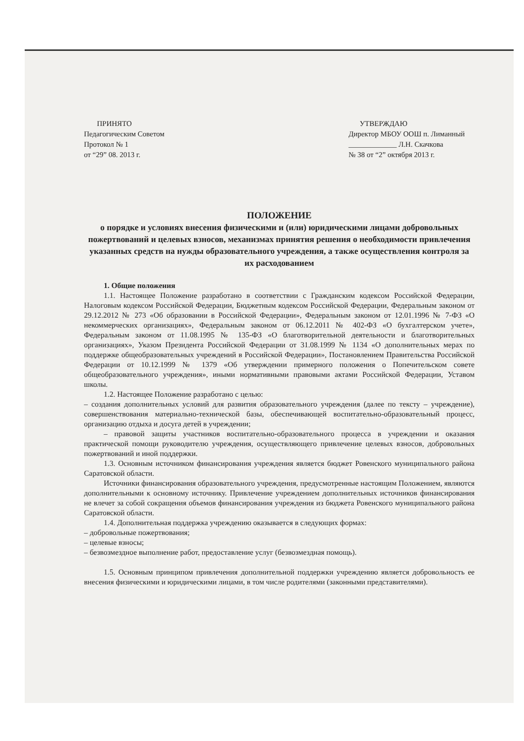ПРИНЯТО
Педагогическим Советом
Протокол № 1
от “29” 08. 2013 г.
УТВЕРЖДАЮ
Директор МБОУ ООШ п. Лиманный
_____________ Л.Н. Скачкова
№ 38 от “2” октября 2013 г.
ПОЛОЖЕНИЕ
о порядке и условиях внесения физическими и (или) юридическими лицами добровольных пожертвований и целевых взносов, механизмах принятия решения о необходимости привлечения указанных средств на нужды образовательного учреждения, а также осуществления контроля за их расходованием
1. Общие положения
1.1. Настоящее Положение разработано в соответствии с Гражданским кодексом Российской Федерации, Налоговым кодексом Российской Федерации, Бюджетным кодексом Российской Федерации, Федеральным законом от 29.12.2012 № 273 «Об образовании в Российской Федерации», Федеральным законом от 12.01.1996 № 7-ФЗ «О некоммерческих организациях», Федеральным законом от 06.12.2011 № 402-ФЗ «О бухгалтерском учете», Федеральным законом от 11.08.1995 № 135-ФЗ «О благотворительной деятельности и благотворительных организациях», Указом Президента Российской Федерации от 31.08.1999 № 1134 «О дополнительных мерах по поддержке общеобразовательных учреждений в Российской Федерации», Постановлением Правительства Российской Федерации от 10.12.1999 № 1379 «Об утверждении примерного положения о Попечительском совете общеобразовательного учреждения», иными нормативными правовыми актами Российской Федерации, Уставом школы.
1.2. Настоящее Положение разработано с целью:
– создания дополнительных условий для развития образовательного учреждения (далее по тексту – учреждение), совершенствования материально-технической базы, обеспечивающей воспитательно-образовательный процесс, организацию отдыха и досуга детей в учреждении;
– правовой защиты участников воспитательно-образовательного процесса в учреждении и оказания практической помощи руководителю учреждения, осуществляющего привлечение целевых взносов, добровольных пожертвований и иной поддержки.
1.3. Основным источником финансирования учреждения является бюджет Ровенского муниципального района Саратовской области.
Источники финансирования образовательного учреждения, предусмотренные настоящим Положением, являются дополнительными к основному источнику. Привлечение учреждением дополнительных источников финансирования не влечет за собой сокращения объемов финансирования учреждения из бюджета Ровенского муниципального района Саратовской области.
1.4. Дополнительная поддержка учреждению оказывается в следующих формах:
– добровольные пожертвования;
– целевые взносы;
– безвозмездное выполнение работ, предоставление услуг (безвозмездная помощь).
1.5. Основным принципом привлечения дополнительной поддержки учреждению является добровольность ее внесения физическими и юридическими лицами, в том числе родителями (законными представителями).